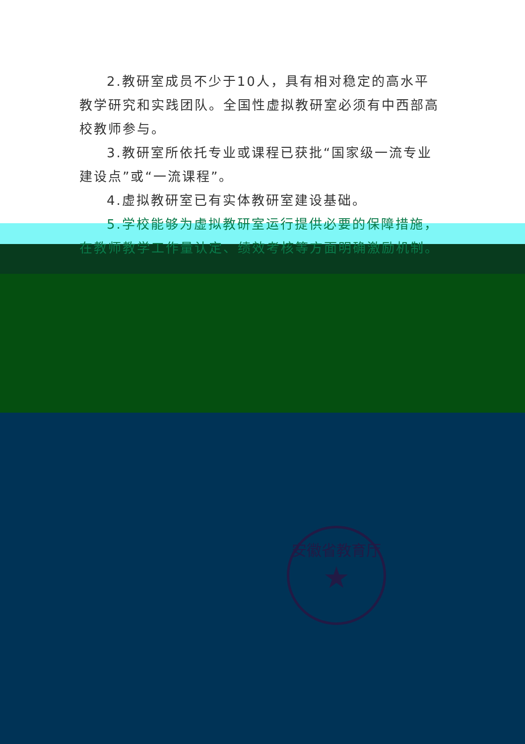2.教研室成员不少于10人，具有相对稳定的高水平教学研究和实践团队。全国性虚拟教研室必须有中西部高校教师参与。
3.教研室所依托专业或课程已获批“国家级一流专业建设点”或“一流课程”。
4.虚拟教研室已有实体教研室建设基础。
5.学校能够为虚拟教研室运行提供必要的保障措施，在教师教学工作量认定、绩效考核等方面明确激励机制。
安徽省教育厅
★